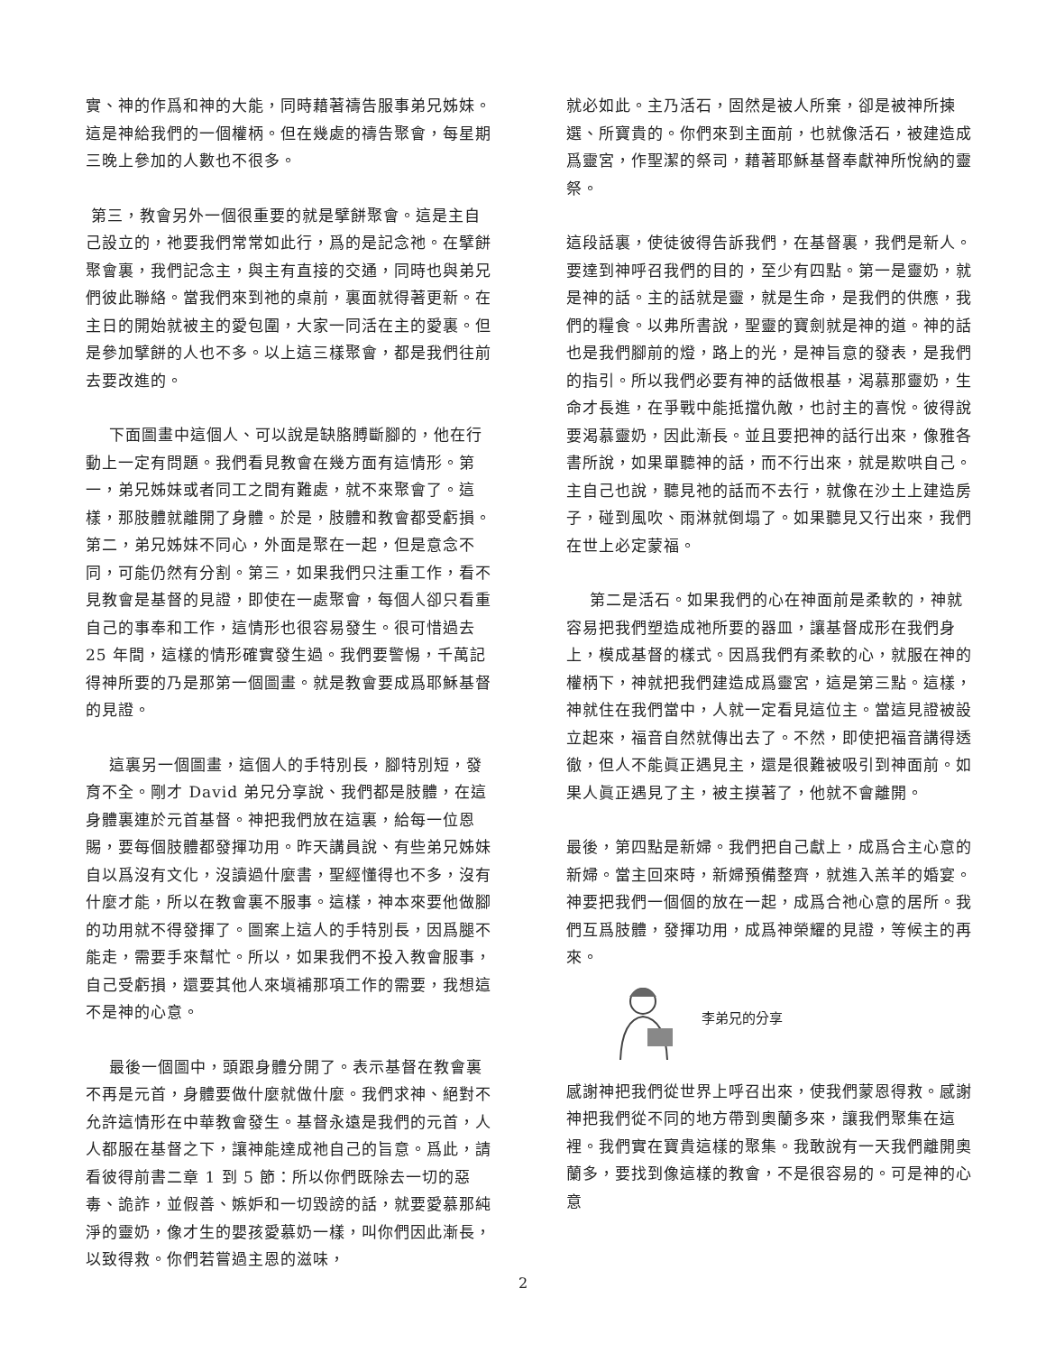實、神的作爲和神的大能，同時藉著禱告服事弟兄姊妹。這是神給我們的一個權柄。但在幾處的禱告聚會，每星期三晚上參加的人數也不很多。
第三，教會另外一個很重要的就是擘餅聚會。這是主自己設立的，祂要我們常常如此行，爲的是記念祂。在擘餅聚會裏，我們記念主，與主有直接的交通，同時也與弟兄們彼此聯絡。當我們來到祂的桌前，裏面就得著更新。在主日的開始就被主的愛包圍，大家一同活在主的愛裏。但是參加擘餅的人也不多。以上這三樣聚會，都是我們往前去要改進的。
下面圖畫中這個人、可以說是缺胳膊斷腳的，他在行動上一定有問題。我們看見教會在幾方面有這情形。第一，弟兄姊妹或者同工之間有難處，就不來聚會了。這樣，那肢體就離開了身體。於是，肢體和教會都受虧損。第二，弟兄姊妹不同心，外面是聚在一起，但是意念不同，可能仍然有分割。第三，如果我們只注重工作，看不見教會是基督的見證，即使在一處聚會，每個人卻只看重自己的事奉和工作，這情形也很容易發生。很可惜過去 25 年間，這樣的情形確實發生過。我們要警惕，千萬記得神所要的乃是那第一個圖畫。就是教會要成爲耶穌基督的見證。
這裏另一個圖畫，這個人的手特別長，腳特別短，發育不全。剛才 David 弟兄分享說、我們都是肢體，在這身體裏連於元首基督。神把我們放在這裏，給每一位恩賜，要每個肢體都發揮功用。昨天講員說、有些弟兄姊妹自以爲沒有文化，沒讀過什麼書，聖經懂得也不多，沒有什麼才能，所以在教會裏不服事。這樣，神本來要他做腳的功用就不得發揮了。圖案上這人的手特別長，因爲腿不能走，需要手來幫忙。所以，如果我們不投入教會服事，自己受虧損，還要其他人來塡補那項工作的需要，我想這不是神的心意。
最後一個圖中，頭跟身體分開了。表示基督在教會裏不再是元首，身體要做什麼就做什麼。我們求神、絕對不允許這情形在中華教會發生。基督永遠是我們的元首，人人都服在基督之下，讓神能達成祂自己的旨意。爲此，請看彼得前書二章 1 到 5 節：所以你們既除去一切的惡毒、詭詐，並假善、嫉妒和一切毀謗的話，就要愛慕那純淨的靈奶，像才生的嬰孩愛慕奶一樣，叫你們因此漸長，以致得救。你們若嘗過主恩的滋味，
就必如此。主乃活石，固然是被人所棄，卻是被神所揀選、所寶貴的。你們來到主面前，也就像活石，被建造成爲靈宮，作聖潔的祭司，藉著耶穌基督奉獻神所悅納的靈祭。
這段話裏，使徒彼得告訴我們，在基督裏，我們是新人。要達到神呼召我們的目的，至少有四點。第一是靈奶，就是神的話。主的話就是靈，就是生命，是我們的供應，我們的糧食。以弗所書說，聖靈的寶劍就是神的道。神的話也是我們腳前的燈，路上的光，是神旨意的發表，是我們的指引。所以我們必要有神的話做根基，渴慕那靈奶，生命才長進，在爭戰中能抵擋仇敵，也討主的喜悅。彼得說要渴慕靈奶，因此漸長。並且要把神的話行出來，像雅各書所說，如果單聽神的話，而不行出來，就是欺哄自己。主自己也說，聽見祂的話而不去行，就像在沙土上建造房子，碰到風吹、雨淋就倒塌了。如果聽見又行出來，我們在世上必定蒙福。
第二是活石。如果我們的心在神面前是柔軟的，神就容易把我們塑造成祂所要的器皿，讓基督成形在我們身上，模成基督的樣式。因爲我們有柔軟的心，就服在神的權柄下，神就把我們建造成爲靈宮，這是第三點。這樣，神就住在我們當中，人就一定看見這位主。當這見證被設立起來，福音自然就傳出去了。不然，即使把福音講得透徹，但人不能眞正遇見主，還是很難被吸引到神面前。如果人眞正遇見了主，被主摸著了，他就不會離開。
最後，第四點是新婦。我們把自己獻上，成爲合主心意的新婦。當主回來時，新婦預備整齊，就進入羔羊的婚宴。神要把我們一個個的放在一起，成爲合祂心意的居所。我們互爲肢體，發揮功用，成爲神榮耀的見證，等候主的再來。
李弟兄的分享
感謝神把我們從世界上呼召出來，使我們蒙恩得救。感謝神把我們從不同的地方帶到奧蘭多來，讓我們聚集在這裡。我們實在寶貴這樣的聚集。我敢說有一天我們離開奧蘭多，要找到像這樣的教會，不是很容易的。可是神的心意
2